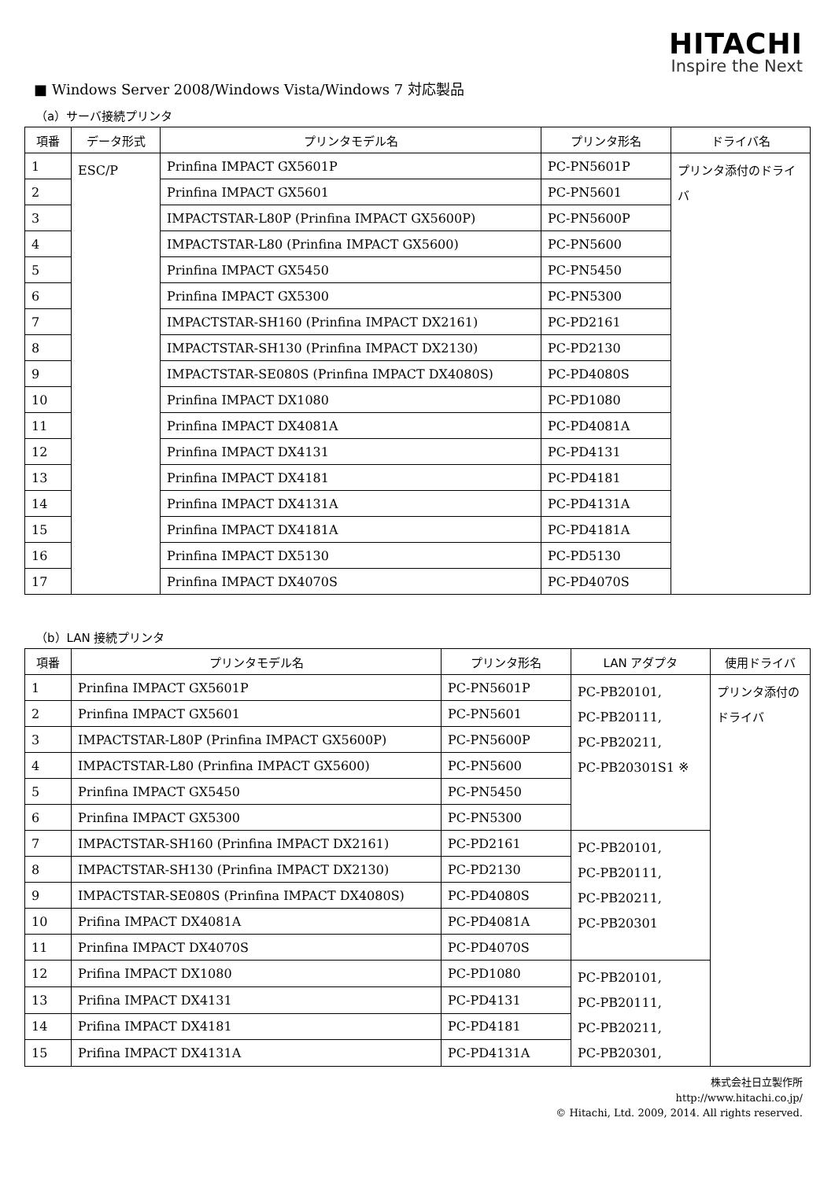HITACHI
Inspire the Next
■ Windows Server 2008/Windows Vista/Windows 7 対応製品
（a）サーバ接続プリンタ
| 項番 | データ形式 | プリンタモデル名 | プリンタ形名 | ドライバ名 |
| --- | --- | --- | --- | --- |
| 1 | ESC/P | Prinfina IMPACT GX5601P | PC-PN5601P | プリンタ添付のドライバ |
| 2 | | Prinfina IMPACT GX5601 | PC-PN5601 | |
| 3 | | IMPACTSTAR-L80P (Prinfina IMPACT GX5600P) | PC-PN5600P | |
| 4 | | IMPACTSTAR-L80 (Prinfina IMPACT GX5600) | PC-PN5600 | |
| 5 | | Prinfina IMPACT GX5450 | PC-PN5450 | |
| 6 | | Prinfina IMPACT GX5300 | PC-PN5300 | |
| 7 | | IMPACTSTAR-SH160 (Prinfina IMPACT DX2161) | PC-PD2161 | |
| 8 | | IMPACTSTAR-SH130 (Prinfina IMPACT DX2130) | PC-PD2130 | |
| 9 | | IMPACTSTAR-SE080S (Prinfina IMPACT DX4080S) | PC-PD4080S | |
| 10 | | Prinfina IMPACT DX1080 | PC-PD1080 | |
| 11 | | Prinfina IMPACT DX4081A | PC-PD4081A | |
| 12 | | Prinfina IMPACT DX4131 | PC-PD4131 | |
| 13 | | Prinfina IMPACT DX4181 | PC-PD4181 | |
| 14 | | Prinfina IMPACT DX4131A | PC-PD4131A | |
| 15 | | Prinfina IMPACT DX4181A | PC-PD4181A | |
| 16 | | Prinfina IMPACT DX5130 | PC-PD5130 | |
| 17 | | Prinfina IMPACT DX4070S | PC-PD4070S | |
（b）LAN 接続プリンタ
| 項番 | プリンタモデル名 | プリンタ形名 | LAN アダプタ | 使用ドライバ |
| --- | --- | --- | --- | --- |
| 1 | Prinfina IMPACT GX5601P | PC-PN5601P | PC-PB20101, PC-PB20111, PC-PB20211, PC-PB20301S1 ※ | プリンタ添付のドライバ |
| 2 | Prinfina IMPACT GX5601 | PC-PN5601 | | |
| 3 | IMPACTSTAR-L80P (Prinfina IMPACT GX5600P) | PC-PN5600P | | |
| 4 | IMPACTSTAR-L80 (Prinfina IMPACT GX5600) | PC-PN5600 | | |
| 5 | Prinfina IMPACT GX5450 | PC-PN5450 | | |
| 6 | Prinfina IMPACT GX5300 | PC-PN5300 | | |
| 7 | IMPACTSTAR-SH160 (Prinfina IMPACT DX2161) | PC-PD2161 | PC-PB20101, PC-PB20111, PC-PB20211, PC-PB20301 | |
| 8 | IMPACTSTAR-SH130 (Prinfina IMPACT DX2130) | PC-PD2130 | | |
| 9 | IMPACTSTAR-SE080S (Prinfina IMPACT DX4080S) | PC-PD4080S | | |
| 10 | Prifina IMPACT DX4081A | PC-PD4081A | | |
| 11 | Prinfina IMPACT DX4070S | PC-PD4070S | | |
| 12 | Prifina IMPACT DX1080 | PC-PD1080 | PC-PB20101, PC-PB20111, PC-PB20211, PC-PB20301, | |
| 13 | Prifina IMPACT DX4131 | PC-PD4131 | | |
| 14 | Prifina IMPACT DX4181 | PC-PD4181 | | |
| 15 | Prifina IMPACT DX4131A | PC-PD4131A | | |
株式会社日立製作所
http://www.hitachi.co.jp/
© Hitachi, Ltd. 2009, 2014. All rights reserved.